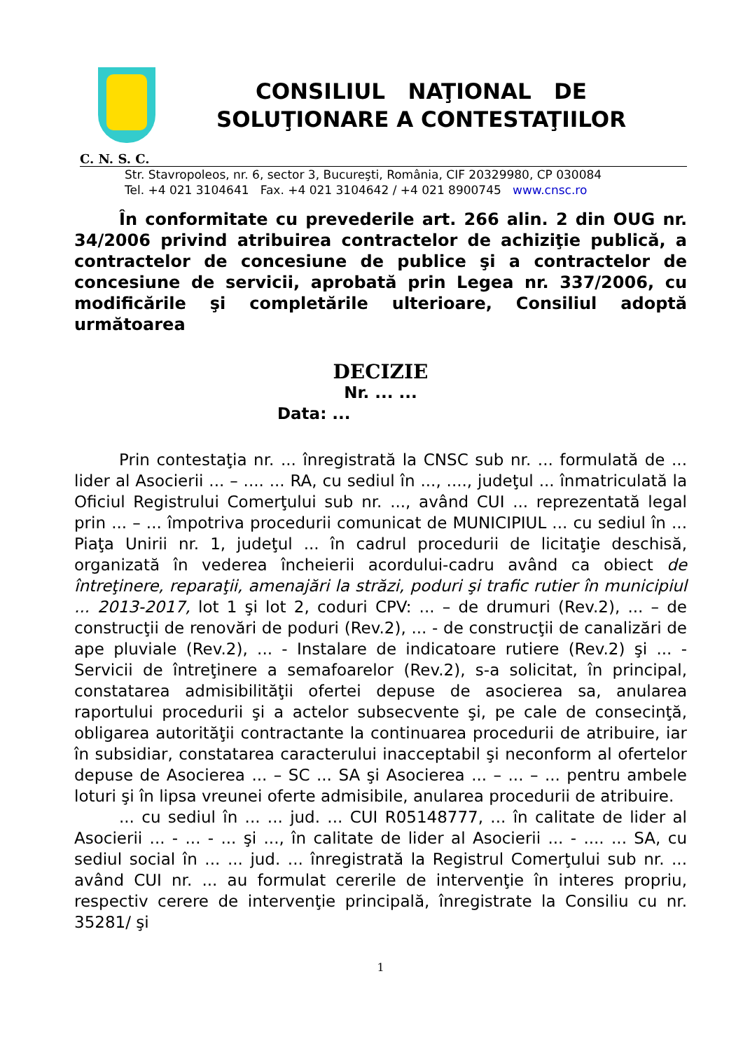CONSILIUL NAŢIONAL DE
SOLUŢIONARE A CONTESTAŢIILOR
C. N. S. C.
Str. Stavropoleos, nr. 6, sector 3, Bucureşti, România, CIF 20329980, CP 030084
Tel. +4 021 3104641 Fax. +4 021 3104642 / +4 021 8900745 www.cnsc.ro
În conformitate cu prevederile art. 266 alin. 2 din OUG nr. 34/2006 privind atribuirea contractelor de achiziţie publică, a contractelor de concesiune de publice şi a contractelor de concesiune de servicii, aprobată prin Legea nr. 337/2006, cu modificările şi completările ulterioare, Consiliul adoptă următoarea
DECIZIE
Nr. ... ...
Data: ...
Prin contestaţia nr. ... înregistrată la CNSC sub nr. ... formulată de ... lider al Asocierii ... – .... ... RA, cu sediul în ..., ...., judeţul ... înmatriculată la Oficiul Registrului Comerţului sub nr. ..., având CUI ... reprezentată legal prin ... – ... împotriva procedurii comunicat de MUNICIPIUL ... cu sediul în ... Piaţa Unirii nr. 1, judeţul ... în cadrul procedurii de licitaţie deschisă, organizată în vederea încheierii acordului-cadru având ca obiect de întreţinere, reparaţii, amenajări la străzi, poduri şi trafic rutier în municipiul ... 2013-2017, lot 1 şi lot 2, coduri CPV: ... – de drumuri (Rev.2), ... – de construcţii de renovări de poduri (Rev.2), ... - de construcţii de canalizări de ape pluviale (Rev.2), ... - Instalare de indicatoare rutiere (Rev.2) şi ... - Servicii de întreţinere a semafoarelor (Rev.2), s-a solicitat, în principal, constatarea admisibilităţii ofertei depuse de asocierea sa, anularea raportului procedurii şi a actelor subsecvente şi, pe cale de consecinţă, obligarea autorităţii contractante la continuarea procedurii de atribuire, iar în subsidiar, constatarea caracterului inacceptabil şi neconform al ofertelor depuse de Asocierea ... – SC ... SA şi Asocierea ... – ... – ... pentru ambele loturi şi în lipsa vreunei oferte admisibile, anularea procedurii de atribuire.
... cu sediul în ... ... jud. ... CUI R05148777, ... în calitate de lider al Asocierii ... - ... - ... şi ..., în calitate de lider al Asocierii ... - .... ... SA, cu sediul social în ... ... jud. ... înregistrată la Registrul Comerţului sub nr. ... având CUI nr. ... au formulat cererile de intervenţie în interes propriu, respectiv cerere de intervenţie principală, înregistrate la Consiliu cu nr. 35281/ şi
1